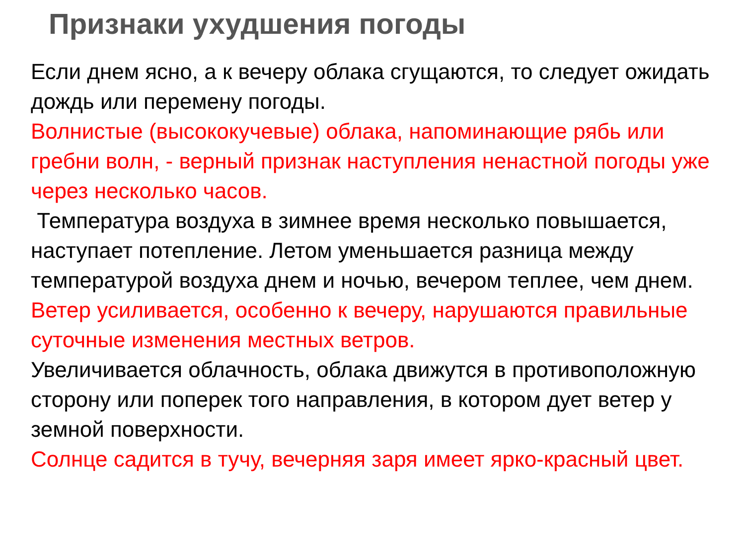Признаки ухудшения погоды
Если днем ясно, а к вечеру облака сгущаются, то следует ожидать дождь или перемену погоды.
Волнистые (высококучевые) облака, напоминающие рябь или гребни волн, - верный признак наступления ненастной погоды уже через несколько часов.
Температура воздуха в зимнее время несколько повышается, наступает потепление. Летом уменьшается разница между температурой воздуха днем и ночью, вечером теплее, чем днем.
Ветер усиливается, особенно к вечеру, нарушаются правильные суточные изменения местных ветров.
Увеличивается облачность, облака движутся в противоположную сторону или поперек того направления, в котором дует ветер у земной поверхности.
Солнце садится в тучу, вечерняя заря имеет ярко-красный цвет.